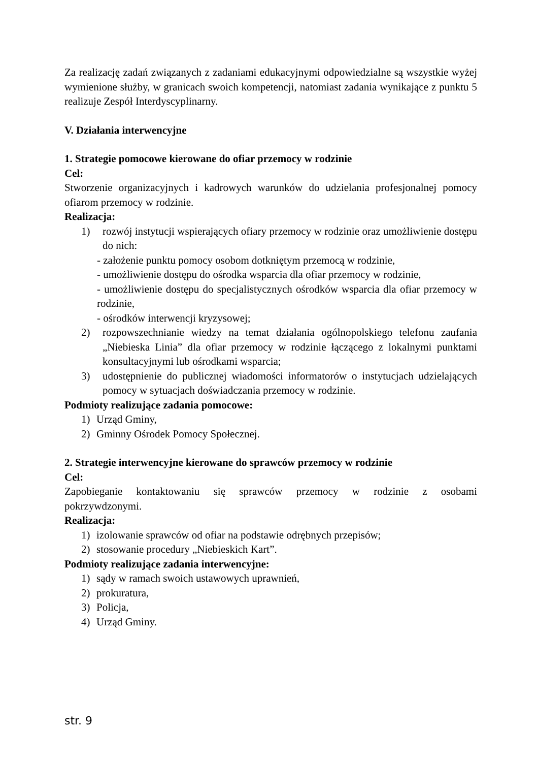Za realizację zadań związanych z zadaniami edukacyjnymi odpowiedzialne są wszystkie wyżej wymienione służby, w granicach swoich kompetencji, natomiast zadania wynikające z punktu 5 realizuje Zespół Interdyscyplinarny.
V. Działania interwencyjne
1. Strategie pomocowe kierowane do ofiar przemocy w rodzinie
Cel:
Stworzenie organizacyjnych i kadrowych warunków do udzielania profesjonalnej pomocy ofiarom przemocy w rodzinie.
Realizacja:
1) rozwój instytucji wspierających ofiary przemocy w rodzinie oraz umożliwienie dostępu do nich:
- założenie punktu pomocy osobom dotkniętym przemocą w rodzinie,
- umożliwienie dostępu do ośrodka wsparcia dla ofiar przemocy w rodzinie,
- umożliwienie dostępu do specjalistycznych ośrodków wsparcia dla ofiar przemocy w rodzinie,
- ośrodków interwencji kryzysowej;
2) rozpowszechnianie wiedzy na temat działania ogólnopolskiego telefonu zaufania „Niebieska Linia” dla ofiar przemocy w rodzinie łączącego z lokalnymi punktami konsultacyjnymi lub ośrodkami wsparcia;
3) udostępnienie do publicznej wiadomości informatorów o instytucjach udzielających pomocy w sytuacjach doświadczania przemocy w rodzinie.
Podmioty realizujące zadania pomocowe:
1) Urząd Gminy,
2) Gminny Ośrodek Pomocy Społecznej.
2. Strategie interwencyjne kierowane do sprawców przemocy w rodzinie
Cel:
Zapobieganie kontaktowaniu się sprawców przemocy w rodzinie z osobami
pokrzywdzonymi.
Realizacja:
1) izolowanie sprawców od ofiar na podstawie odrębnych przepisów;
2) stosowanie procedury „Niebieskich Kart”.
Podmioty realizujące zadania interwencyjne:
1) sądy w ramach swoich ustawowych uprawnień,
2) prokuratura,
3) Policja,
4) Urząd Gminy.
str. 9